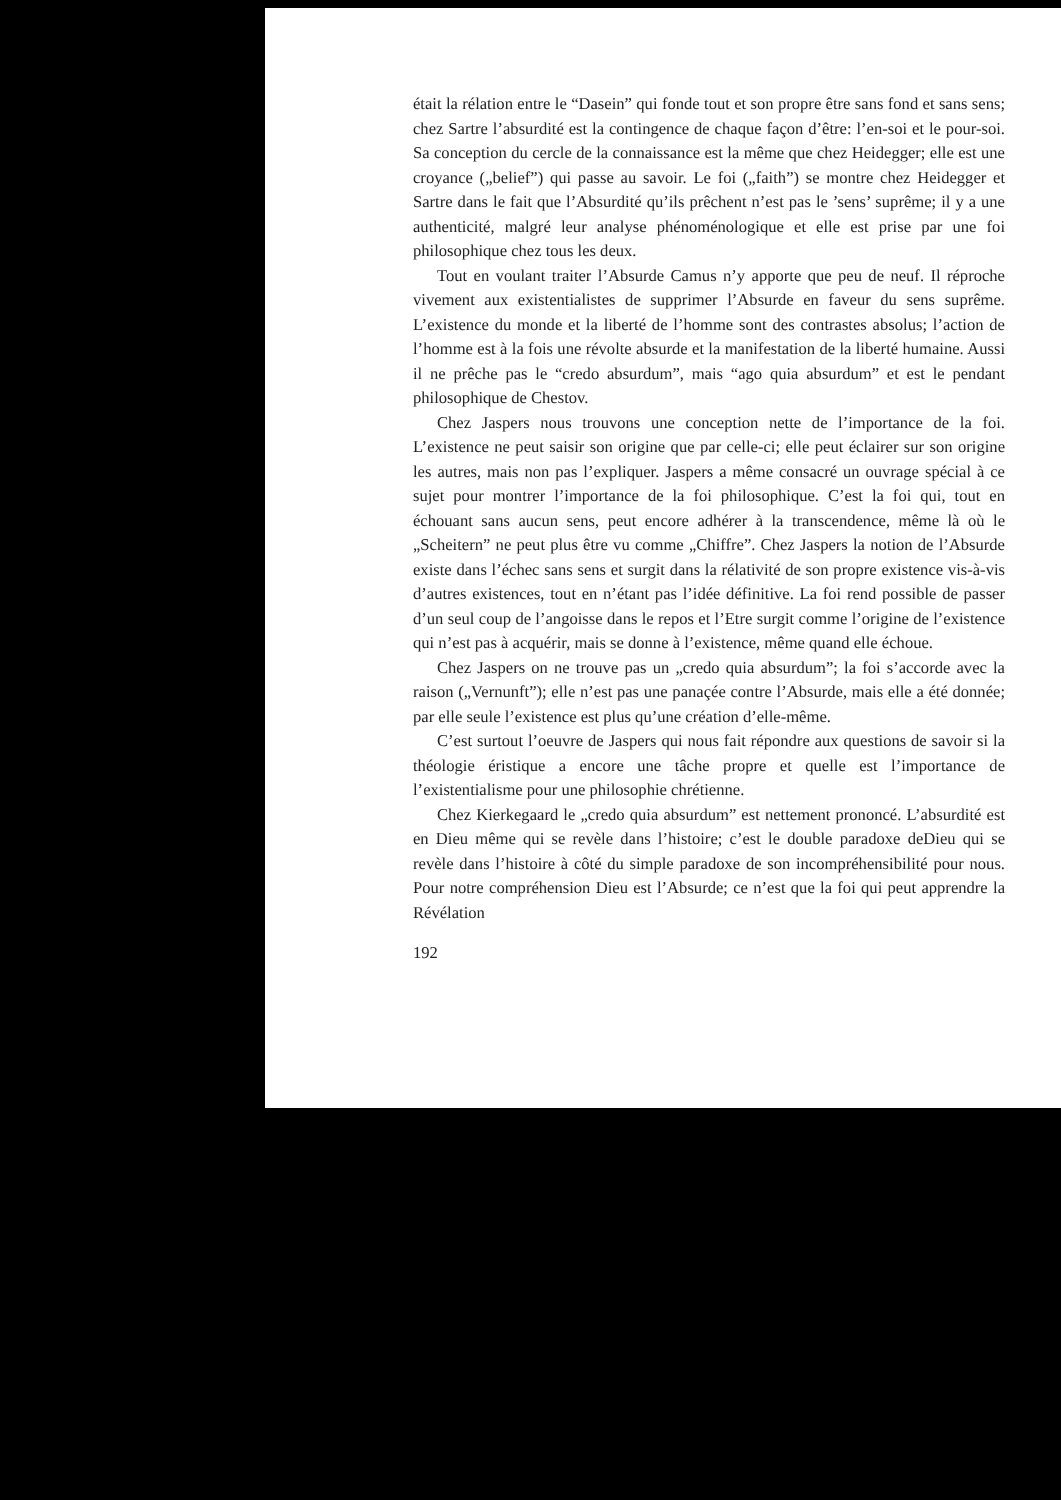était la rélation entre le “Dasein” qui fonde tout et son propre être sans fond et sans sens; chez Sartre l’absurdité est la contingence de chaque façon d’être: l’en-soi et le pour-soi. Sa conception du cercle de la connaissance est la même que chez Heidegger; elle est une croyance („belief”) qui passe au savoir. Le foi („faith”) se montre chez Heidegger et Sartre dans le fait que l’Absurdité qu’ils prêchent n’est pas le ’sens’ suprême; il y a une authenticité, malgré leur analyse phénoménologique et elle est prise par une foi philosophique chez tous les deux.
Tout en voulant traiter l’Absurde Camus n’y apporte que peu de neuf. Il réproche vivement aux existentialistes de supprimer l’Absurde en faveur du sens suprême. L’existence du monde et la liberté de l’homme sont des contrastes absolus; l’action de l’homme est à la fois une révolte absurde et la manifestation de la liberté humaine. Aussi il ne prêche pas le “credo absurdum”, mais “ago quia absurdum” et est le pendant philosophique de Chestov.
Chez Jaspers nous trouvons une conception nette de l’importance de la foi. L’existence ne peut saisir son origine que par celle-ci; elle peut éclairer sur son origine les autres, mais non pas l’expliquer. Jaspers a même consacré un ouvrage spécial à ce sujet pour montrer l’importance de la foi philosophique. C’est la foi qui, tout en échouant sans aucun sens, peut encore adhérer à la transcendence, même là où le „Scheitern” ne peut plus être vu comme „Chiffre”. Chez Jaspers la notion de l’Absurde existe dans l’échec sans sens et surgit dans la rélativité de son propre existence vis-à-vis d’autres existences, tout en n’étant pas l’idée définitive. La foi rend possible de passer d’un seul coup de l’angoisse dans le repos et l’Etre surgit comme l’origine de l’existence qui n’est pas à acquérir, mais se donne à l’existence, même quand elle échoue.
Chez Jaspers on ne trouve pas un „credo quia absurdum”; la foi s’accorde avec la raison („Vernunft”); elle n’est pas une panaçée contre l’Absurde, mais elle a été donnée; par elle seule l’existence est plus qu’une création d’elle-même.
C’est surtout l’oeuvre de Jaspers qui nous fait répondre aux questions de savoir si la théologie éristique a encore une tâche propre et quelle est l’importance de l’existentialisme pour une philosophie chrétienne.
Chez Kierkegaard le „credo quia absurdum” est nettement prononcé. L’absurdité est en Dieu même qui se revèle dans l’histoire; c’est le double paradoxe deDieu qui se revèle dans l’histoire à côté du simple paradoxe de son incompréhensibilité pour nous. Pour notre compréhension Dieu est l’Absurde; ce n’est que la foi qui peut apprendre la Révélation
192